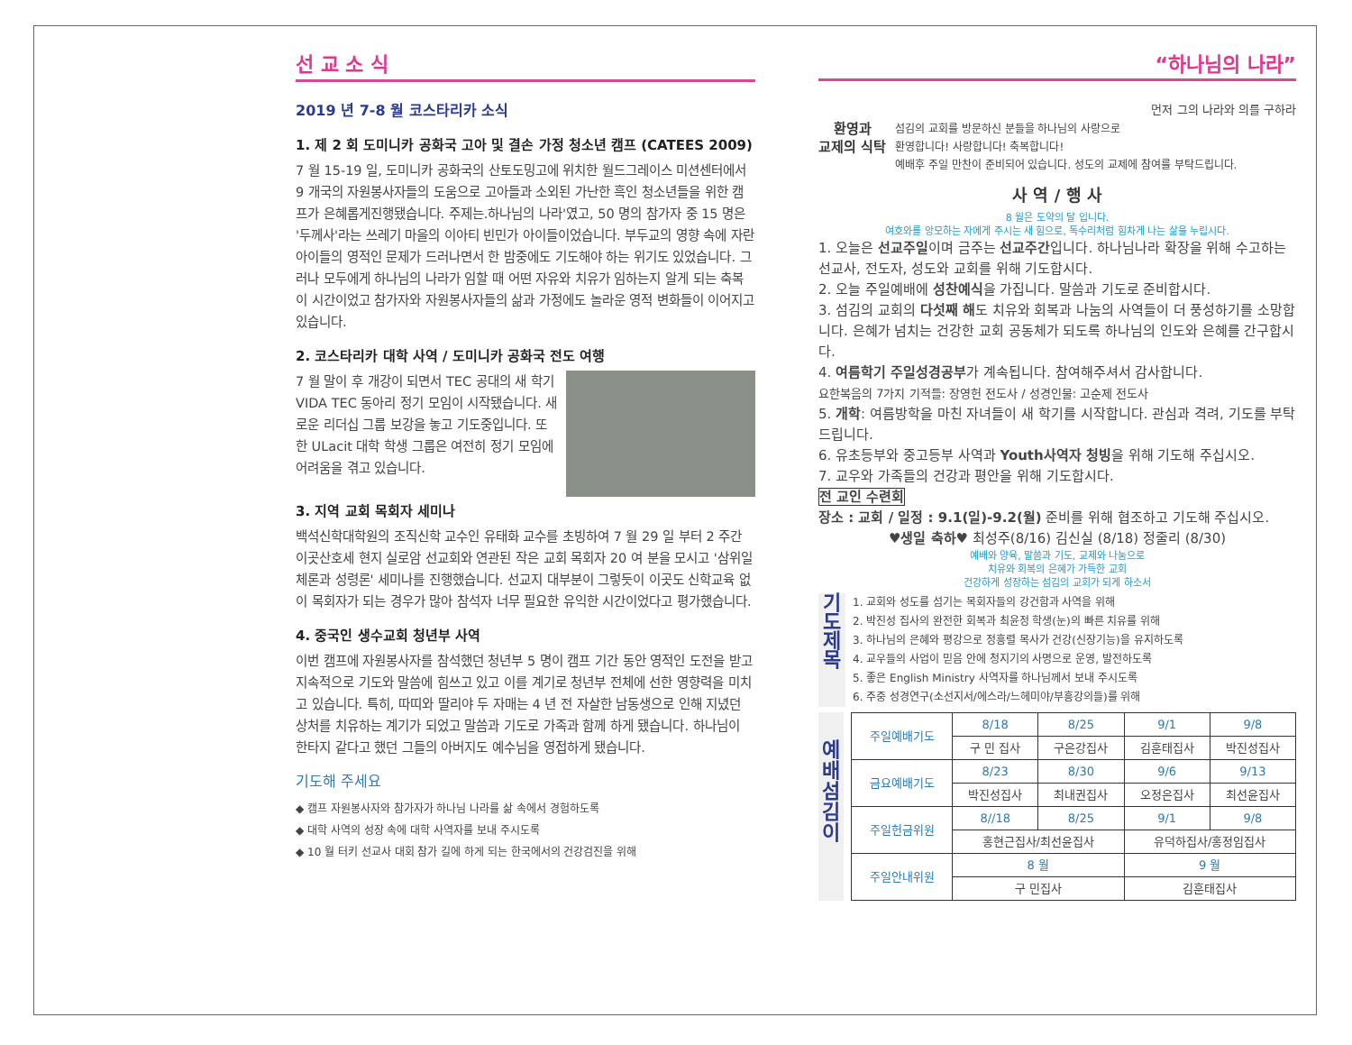선 교 소 식
2019 년 7-8 월 코스타리카 소식
1. 제 2 회 도미니카 공화국 고아 및 결손 가정 청소년 캠프 (CATEES 2009)
7 월 15-19 일, 도미니카 공화국의 산토도밍고에 위치한 월드그레이스 미션센터에서 9 개국의 자원봉사자들의 도움으로 고아들과 소외된 가난한 흑인 청소년들을 위한 캠프가 은혜롭게진행됐습니다. 주제는.하나님의 나라'였고, 50 명의 참가자 중 15 명은 '두께사'라는 쓰레기 마을의 이아티 빈민가 아이들이었습니다. 부두교의 영향 속에 자란 아이들의 영적인 문제가 드러나면서 한 밤중에도 기도해야 하는 위기도 있었습니다. 그러나 모두에게 하나님의 나라가 임할 때 어떤 자유와 치유가 임하는지 알게 되는 축복이 시간이었고 참가자와 자원봉사자들의 삶과 가정에도 놀라운 영적 변화들이 이어지고 있습니다.
2. 코스타리카 대학 사역 / 도미니카 공화국 전도 여행
7 월 말이 후 개강이 되면서 TEC 공대의 새 학기 VIDA TEC 동아리 정기 모임이 시작됐습니다. 새로운 리더십 그룹 보강을 놓고 기도중입니다. 또한 ULacit 대학 학생 그룹은 여전히 정기 모임에 어려움을 겪고 있습니다.
3. 지역 교회 목회자 세미나
백석신학대학원의 조직신학 교수인 유태화 교수를 초빙하여 7 월 29 일 부터 2 주간 이곳산호세 현지 실로암 선교회와 연관된 작은 교회 목회자 20 여 분을 모시고 '삼위일체론과 성령론' 세미나를 진행했습니다. 선교지 대부분이 그렇듯이 이곳도 신학교육 없이 목회자가 되는 경우가 많아 참석자 너무 필요한 유익한 시간이었다고 평가했습니다.
4. 중국인 생수교회 청년부 사역
이번 캠프에 자원봉사자를 참석했던 청년부 5 명이 캠프 기간 동안 영적인 도전을 받고 지속적으로 기도와 말씀에 힘쓰고 있고 이를 계기로 청년부 전체에 선한 영향력을 미치고 있습니다. 특히, 따띠와 딸리야 두 자매는 4 년 전 자살한 남동생으로 인해 지녔던 상처를 치유하는 계기가 되었고 말씀과 기도로 가족과 함께 하게 됐습니다. 하나님이 한타지 같다고 했던 그들의 아버지도 예수님을 영접하게 됐습니다.
기도해 주세요
◆ 캠프 자원봉사자와 참가자가 하나님 나라를 삶 속에서 경험하도록
◆ 대학 사역의 성장 속에 대학 사역자를 보내 주시도록
◆ 10 월 터키 선교사 대회 참가 길에 하게 되는 한국에서의 건강검진을 위해
“하나님의 나라”
먼저 그의 나라와 의를 구하라
환영과
교제의 식탁
섬김의 교회를 방문하신 분들을 하나님의 사랑으로
환영합니다! 사랑합니다! 축복합니다!
예배후 주일 만찬이 준비되어 있습니다. 성도의 교제에 참여를 부탁드립니다.
사 역 / 행 사
8 월은 도약의 달 입니다.
여호와를 앙모하는 자에게 주시는 새 힘으로, 독수리처럼 힘차게 나는 삶을 누립시다.
1. 오늘은 선교주일이며 금주는 선교주간입니다. 하나님나라 확장을 위해 수고하는 선교사, 전도자, 성도와 교회를 위해 기도합시다.
2. 오늘 주일예배에 성찬예식을 가집니다. 말씀과 기도로 준비합시다.
3. 섬김의 교회의 다섯째 해도 치유와 회복과 나눔의 사역들이 더 풍성하기를 소망합니다. 은혜가 넘치는 건강한 교회 공동체가 되도록 하나님의 인도와 은혜를 간구합시다.
4. 여름학기 주일성경공부가 계속됩니다. 참여해주셔서 감사합니다.
요한복음의 7가지 기적들: 장영헌 전도사 / 성경인물: 고순제 전도사
5. 개학: 여름방학을 마친 자녀들이 새 학기를 시작합니다. 관심과 격려, 기도를 부탁드립니다.
6. 유초등부와 중고등부 사역과 Youth사역자 청빙을 위해 기도해 주십시오.
7. 교우와 가족들의 건강과 평안을 위해 기도합시다.
전 교인 수련회
장소 : 교회 / 일정 : 9.1(일)-9.2(월) 준비를 위해 협조하고 기도해 주십시오.
♥생일 축하♥ 최성주(8/16) 김신실 (8/18) 정줄리 (8/30)
예배와 양육, 말씀과 기도, 교제와 나눔으로
치유와 회복의 은혜가 가득한 교회
건강하게 성장하는 섬김의 교회가 되게 하소서
기
도
제
목
1. 교회와 성도를 섬기는 목회자들의 강건함과 사역을 위해
2. 박진성 집사의 완전한 회복과 최윤정 학생(눈)의 빠른 치유를 위해
3. 하나님의 은혜와 평강으로 정흥렬 목사가 건강(신장기능)을 유지하도록
4. 교우들의 사업이 믿음 안에 청지기의 사명으로 운영, 발전하도록
5. 좋은 English Ministry 사역자를 하나님께서 보내 주시도록
6. 주중 성경연구(소선지서/에스라/느헤미야/부흥강의들)를 위해
예
배
섬
김
이
| 주일예배기도 | 8/18 | 8/25 | 9/1 | 9/8 |
| --- | --- | --- | --- | --- |
| | 구 민 집사 | 구은강집사 | 김훈태집사 | 박진성집사 |
| 금요예배기도 | 8/23 | 8/30 | 9/6 | 9/13 |
| | 박진성집사 | 최내권집사 | 오정은집사 | 최선윤집사 |
| 주일헌금위원 | 8//18 | 8/25 | 9/1 | 9/8 |
| | 홍현근집사/최선윤집사 | | 유덕하집사/홍정임집사 | |
| 주일안내위원 | 8 월 | | 9 월 | |
| | 구 민집사 | | 김훈태집사 | |